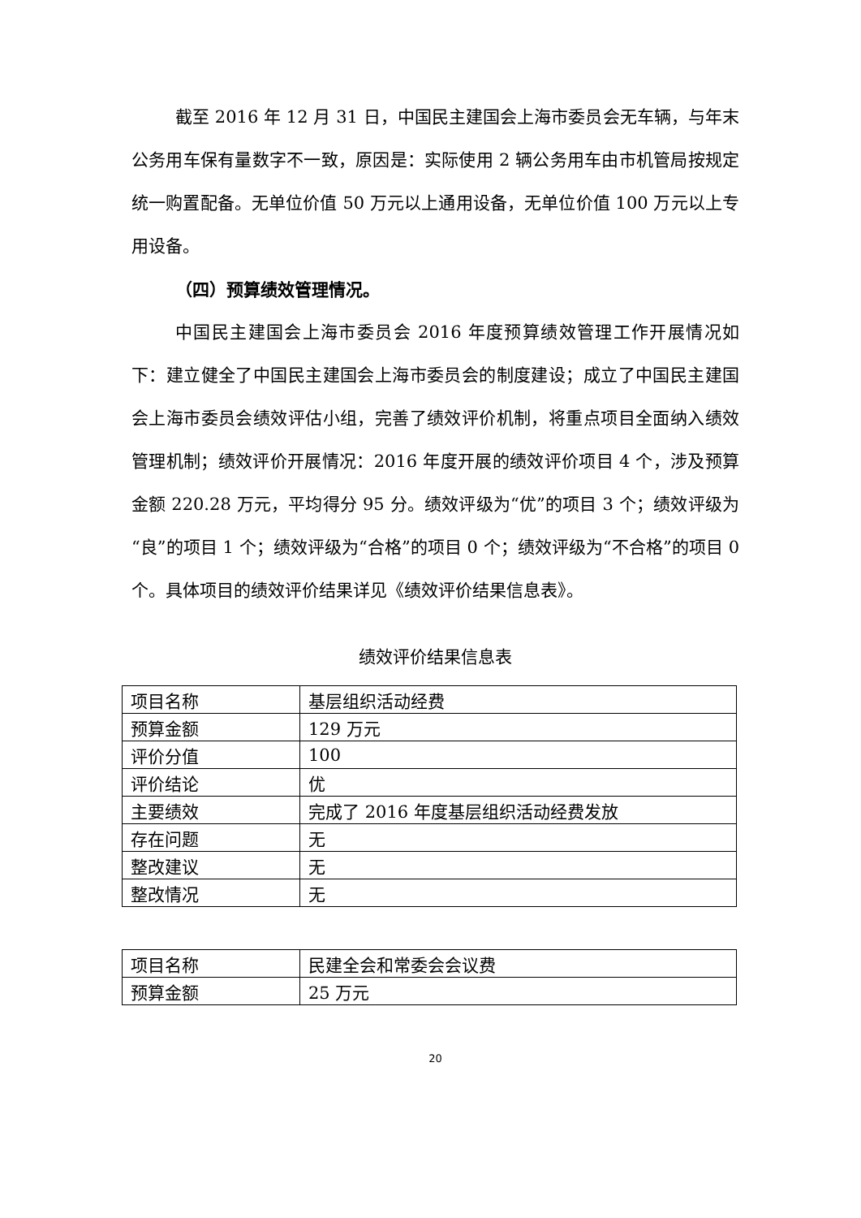截至 2016 年 12 月 31 日，中国民主建国会上海市委员会无车辆，与年末公务用车保有量数字不一致，原因是：实际使用 2 辆公务用车由市机管局按规定统一购置配备。无单位价值 50 万元以上通用设备，无单位价值 100 万元以上专用设备。
（四）预算绩效管理情况。
中国民主建国会上海市委员会 2016 年度预算绩效管理工作开展情况如下：建立健全了中国民主建国会上海市委员会的制度建设；成立了中国民主建国会上海市委员会绩效评估小组，完善了绩效评价机制，将重点项目全面纳入绩效管理机制；绩效评价开展情况：2016 年度开展的绩效评价项目 4 个，涉及预算金额 220.28 万元，平均得分 95 分。绩效评级为“优”的项目 3 个；绩效评级为“良”的项目 1 个；绩效评级为“合格”的项目 0 个；绩效评级为“不合格”的项目 0 个。具体项目的绩效评价结果详见《绩效评价结果信息表》。
绩效评价结果信息表
| 项目名称 | 基层组织活动经费 |
| 预算金额 | 129 万元 |
| 评价分值 | 100 |
| 评价结论 | 优 |
| 主要绩效 | 完成了 2016 年度基层组织活动经费发放 |
| 存在问题 | 无 |
| 整改建议 | 无 |
| 整改情况 | 无 |
| 项目名称 | 民建全会和常委会会议费 |
| 预算金额 | 25 万元 |
20